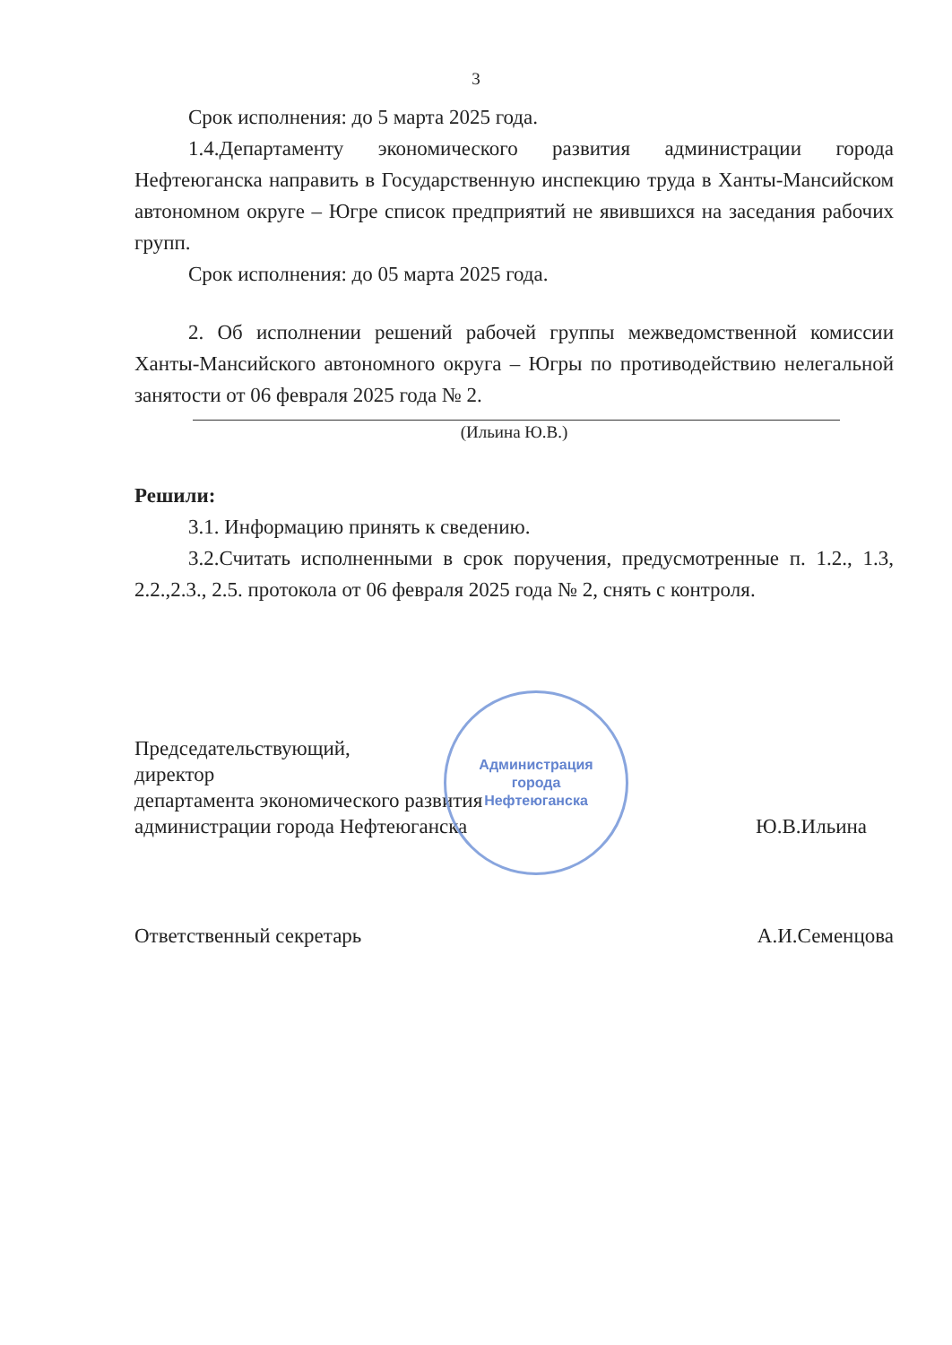3
Срок исполнения: до 5 марта 2025 года.
1.4.Департаменту экономического развития администрации города Нефтеюганска направить в Государственную инспекцию труда в Ханты-Мансийском автономном округе – Югре список предприятий не явившихся на заседания рабочих групп.
Срок исполнения: до 05 марта 2025 года.
2. Об исполнении решений рабочей группы межведомственной комиссии Ханты-Мансийского автономного округа – Югры по противодействию нелегальной занятости от 06 февраля 2025 года № 2.
(Ильина Ю.В.)
Решили:
3.1. Информацию принять к сведению.
3.2.Считать исполненными в срок поручения, предусмотренные п. 1.2., 1.3, 2.2.,2.3., 2.5. протокола от 06 февраля 2025 года № 2, снять с контроля.
Председательствующий,
директор
департамента экономического развития
администрации города Нефтеюганска
Ю.В.Ильина
Ответственный секретарь
А.И.Семенцова
Администрация
города
Нефтеюганска